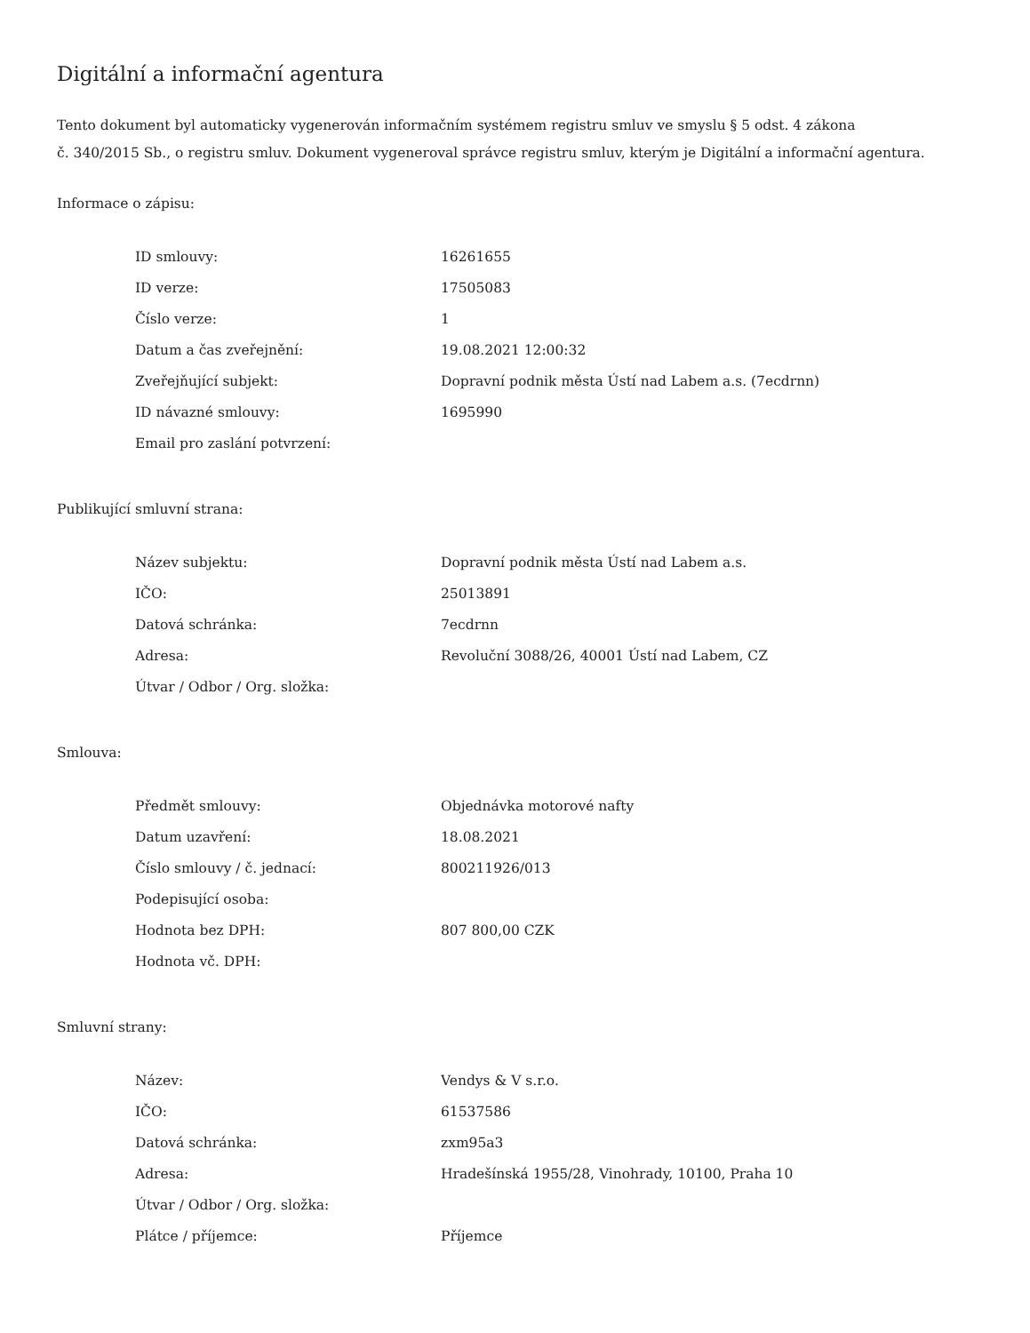Digitální a informační agentura
Tento dokument byl automaticky vygenerován informačním systémem registru smluv ve smyslu § 5 odst. 4 zákona
č. 340/2015 Sb., o registru smluv. Dokument vygeneroval správce registru smluv, kterým je Digitální a informační agentura.
Informace o zápisu:
| ID smlouvy: | 16261655 |
| ID verze: | 17505083 |
| Číslo verze: | 1 |
| Datum a čas zveřejnění: | 19.08.2021 12:00:32 |
| Zveřejňující subjekt: | Dopravní podnik města Ústí nad Labem a.s. (7ecdrnn) |
| ID návazné smlouvy: | 1695990 |
| Email pro zaslání potvrzení: | |
Publikující smluvní strana:
| Název subjektu: | Dopravní podnik města Ústí nad Labem a.s. |
| IČO: | 25013891 |
| Datová schránka: | 7ecdrnn |
| Adresa: | Revoluční 3088/26, 40001 Ústí nad Labem, CZ |
| Útvar / Odbor / Org. složka: | |
Smlouva:
| Předmět smlouvy: | Objednávka motorové nafty |
| Datum uzavření: | 18.08.2021 |
| Číslo smlouvy / č. jednací: | 800211926/013 |
| Podepisující osoba: | |
| Hodnota bez DPH: | 807 800,00 CZK |
| Hodnota vč. DPH: | |
Smluvní strany:
| Název: | Vendys & V s.r.o. |
| IČO: | 61537586 |
| Datová schránka: | zxm95a3 |
| Adresa: | Hradešínská 1955/28, Vinohrady, 10100, Praha 10 |
| Útvar / Odbor / Org. složka: | |
| Plátce / příjemce: | Příjemce |